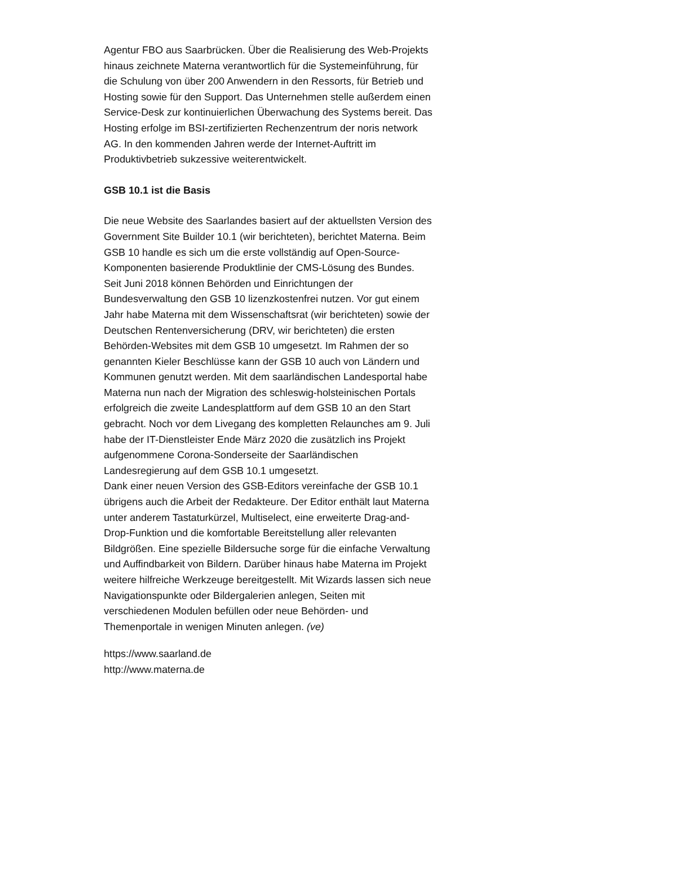Agentur FBO aus Saarbrücken. Über die Realisierung des Web-Projekts hinaus zeichnete Materna verantwortlich für die Systemeinführung, für die Schulung von über 200 Anwendern in den Ressorts, für Betrieb und Hosting sowie für den Support. Das Unternehmen stelle außerdem einen Service-Desk zur kontinuierlichen Überwachung des Systems bereit. Das Hosting erfolge im BSI-zertifizierten Rechenzentrum der noris network AG. In den kommenden Jahren werde der Internet-Auftritt im Produktivbetrieb sukzessive weiterentwickelt.
GSB 10.1 ist die Basis
Die neue Website des Saarlandes basiert auf der aktuellsten Version des Government Site Builder 10.1 (wir berichteten), berichtet Materna. Beim GSB 10 handle es sich um die erste vollständig auf Open-Source-Komponenten basierende Produktlinie der CMS-Lösung des Bundes. Seit Juni 2018 können Behörden und Einrichtungen der Bundesverwaltung den GSB 10 lizenzkostenfrei nutzen. Vor gut einem Jahr habe Materna mit dem Wissenschaftsrat (wir berichteten) sowie der Deutschen Rentenversicherung (DRV, wir berichteten) die ersten Behörden-Websites mit dem GSB 10 umgesetzt. Im Rahmen der so genannten Kieler Beschlüsse kann der GSB 10 auch von Ländern und Kommunen genutzt werden. Mit dem saarländischen Landesportal habe Materna nun nach der Migration des schleswig-holsteinischen Portals erfolgreich die zweite Landesplattform auf dem GSB 10 an den Start gebracht. Noch vor dem Livegang des kompletten Relaunches am 9. Juli habe der IT-Dienstleister Ende März 2020 die zusätzlich ins Projekt aufgenommene Corona-Sonderseite der Saarländischen Landesregierung auf dem GSB 10.1 umgesetzt.
Dank einer neuen Version des GSB-Editors vereinfache der GSB 10.1 übrigens auch die Arbeit der Redakteure. Der Editor enthält laut Materna unter anderem Tastaturkürzel, Multiselect, eine erweiterte Drag-and-Drop-Funktion und die komfortable Bereitstellung aller relevanten Bildgrößen. Eine spezielle Bildersuche sorge für die einfache Verwaltung und Auffindbarkeit von Bildern. Darüber hinaus habe Materna im Projekt weitere hilfreiche Werkzeuge bereitgestellt. Mit Wizards lassen sich neue Navigationspunkte oder Bildergalerien anlegen, Seiten mit verschiedenen Modulen befüllen oder neue Behörden- und Themenportale in wenigen Minuten anlegen. (ve)
https://www.saarland.de
http://www.materna.de